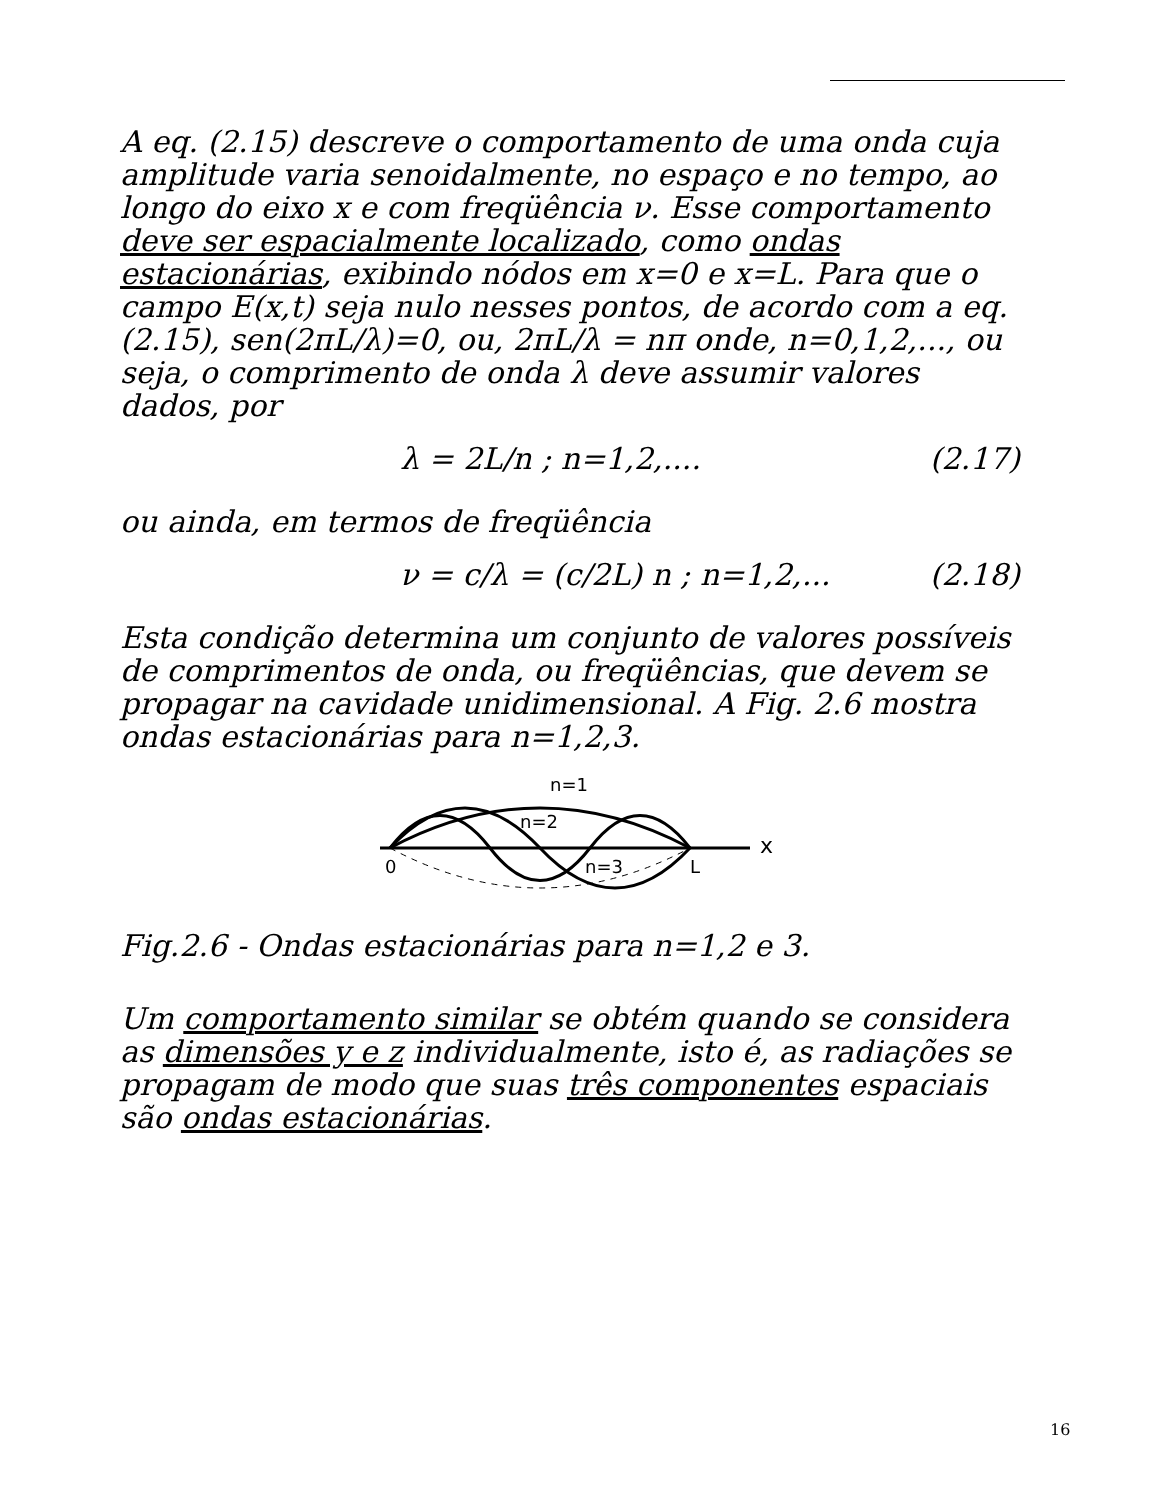A eq. (2.15) descreve o comportamento de uma onda cuja amplitude varia senoidalmente, no espaço e no tempo, ao longo do eixo x e com freqüência ν. Esse comportamento deve ser espacialmente localizado, como ondas estacionárias, exibindo nódos em x=0 e x=L. Para que o campo E(x,t) seja nulo nesses pontos, de acordo com a eq. (2.15), sen(2πL/λ)=0, ou, 2πL/λ = nπ onde, n=0,1,2,..., ou seja, o comprimento de onda λ deve assumir valores dados, por
λ = 2L/n ; n=1,2,.... (2.17)
ou ainda, em termos de freqüência
ν = c/λ = (c/2L) n ; n=1,2,... (2.18)
Esta condição determina um conjunto de valores possíveis de comprimentos de onda, ou freqüências, que devem se propagar na cavidade unidimensional. A Fig. 2.6 mostra ondas estacionárias para n=1,2,3.
n=1
n=2
n=3
0
L
x
Fig.2.6 - Ondas estacionárias para n=1,2 e 3.
Um comportamento similar se obtém quando se considera as dimensões y e z individualmente, isto é, as radiações se propagam de modo que suas três componentes espaciais são ondas estacionárias.
16